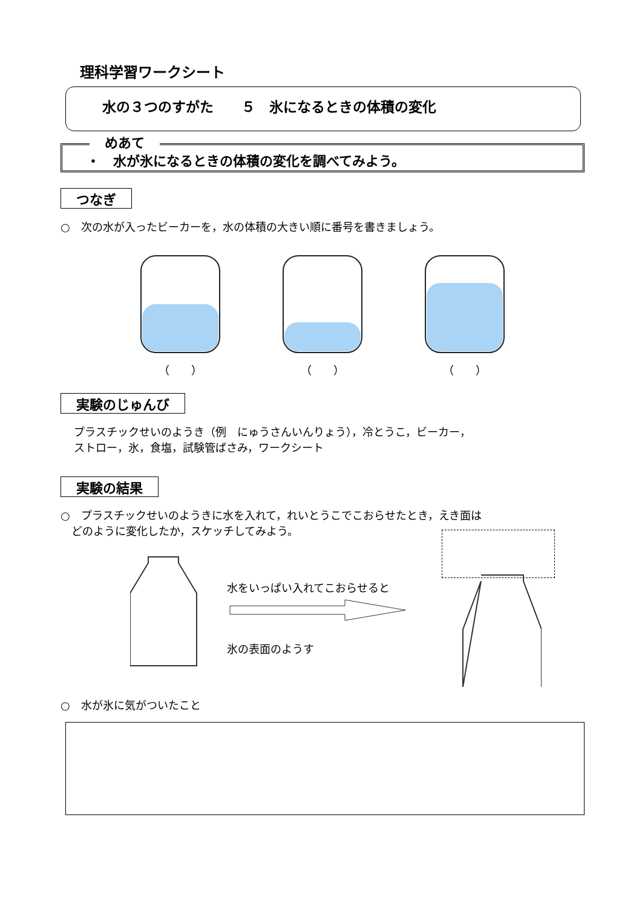理科学習ワークシート
水の３つのすがた　　５　氷になるときの体積の変化
めあて
・　水が氷になるときの体積の変化を調べてみよう。
つなぎ
○　次の水が入ったビーカーを，水の体積の大きい順に番号を書きましょう。
（　　） （　　） （　　）
実験のじゅんび
プラスチックせいのようき（例　にゅうさんいんりょう），冷とうこ，ビーカー，
ストロー，氷，食塩，試験管ばさみ，ワークシート
実験の結果
○　プラスチックせいのようきに水を入れて，れいとうこでこおらせたとき，えき面は
　どのように変化したか，スケッチしてみよう。
水をいっぱい入れてこおらせると
氷の表面のようす
○　水が氷に気がついたこと